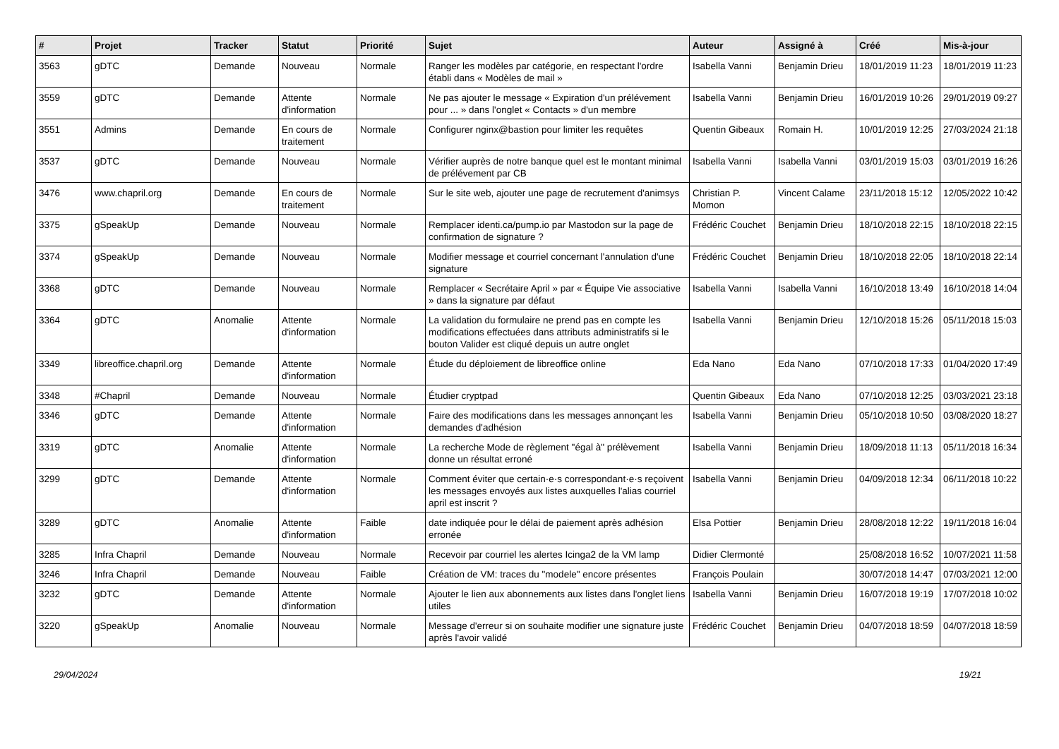| # | Projet | Tracker | Statut | Priorité | Sujet | Auteur | Assigné à | Créé | Mis-à-jour |
| --- | --- | --- | --- | --- | --- | --- | --- | --- | --- |
| 3563 | gDTC | Demande | Nouveau | Normale | Ranger les modèles par catégorie, en respectant l'ordre établi dans « Modèles de mail » | Isabella Vanni | Benjamin Drieu | 18/01/2019 11:23 | 18/01/2019 11:23 |
| 3559 | gDTC | Demande | Attente d'information | Normale | Ne pas ajouter le message « Expiration d'un prélévement pour ... » dans l'onglet « Contacts » d'un membre | Isabella Vanni | Benjamin Drieu | 16/01/2019 10:26 | 29/01/2019 09:27 |
| 3551 | Admins | Demande | En cours de traitement | Normale | Configurer nginx@bastion pour limiter les requêtes | Quentin Gibeaux | Romain H. | 10/01/2019 12:25 | 27/03/2024 21:18 |
| 3537 | gDTC | Demande | Nouveau | Normale | Vérifier auprès de notre banque quel est le montant minimal de prélévement par CB | Isabella Vanni | Isabella Vanni | 03/01/2019 15:03 | 03/01/2019 16:26 |
| 3476 | www.chapril.org | Demande | En cours de traitement | Normale | Sur le site web, ajouter une page de recrutement d'animsys | Christian P. Momon | Vincent Calame | 23/11/2018 15:12 | 12/05/2022 10:42 |
| 3375 | gSpeakUp | Demande | Nouveau | Normale | Remplacer identi.ca/pump.io par Mastodon sur la page de confirmation de signature ? | Frédéric Couchet | Benjamin Drieu | 18/10/2018 22:15 | 18/10/2018 22:15 |
| 3374 | gSpeakUp | Demande | Nouveau | Normale | Modifier message et courriel concernant l'annulation d'une signature | Frédéric Couchet | Benjamin Drieu | 18/10/2018 22:05 | 18/10/2018 22:14 |
| 3368 | gDTC | Demande | Nouveau | Normale | Remplacer « Secrétaire April » par « Équipe Vie associative » dans la signature par défaut | Isabella Vanni | Isabella Vanni | 16/10/2018 13:49 | 16/10/2018 14:04 |
| 3364 | gDTC | Anomalie | Attente d'information | Normale | La validation du formulaire ne prend pas en compte les modifications effectuées dans attributs administratifs si le bouton Valider est cliqué depuis un autre onglet | Isabella Vanni | Benjamin Drieu | 12/10/2018 15:26 | 05/11/2018 15:03 |
| 3349 | libreoffice.chapril.org | Demande | Attente d'information | Normale | Étude du déploiement de libreoffice online | Eda Nano | Eda Nano | 07/10/2018 17:33 | 01/04/2020 17:49 |
| 3348 | #Chapril | Demande | Nouveau | Normale | Étudier cryptpad | Quentin Gibeaux | Eda Nano | 07/10/2018 12:25 | 03/03/2021 23:18 |
| 3346 | gDTC | Demande | Attente d'information | Normale | Faire des modifications dans les messages annonçant les demandes d'adhésion | Isabella Vanni | Benjamin Drieu | 05/10/2018 10:50 | 03/08/2020 18:27 |
| 3319 | gDTC | Anomalie | Attente d'information | Normale | La recherche Mode de règlement "égal à" prélèvement donne un résultat erroné | Isabella Vanni | Benjamin Drieu | 18/09/2018 11:13 | 05/11/2018 16:34 |
| 3299 | gDTC | Demande | Attente d'information | Normale | Comment éviter que certain·e·s correspondant·e·s reçoivent les messages envoyés aux listes auxquelles l'alias courriel april est inscrit ? | Isabella Vanni | Benjamin Drieu | 04/09/2018 12:34 | 06/11/2018 10:22 |
| 3289 | gDTC | Anomalie | Attente d'information | Faible | date indiquée pour le délai de paiement après adhésion erronée | Elsa Pottier | Benjamin Drieu | 28/08/2018 12:22 | 19/11/2018 16:04 |
| 3285 | Infra Chapril | Demande | Nouveau | Normale | Recevoir par courriel les alertes Icinga2 de la VM lamp | Didier Clermonté | | 25/08/2018 16:52 | 10/07/2021 11:58 |
| 3246 | Infra Chapril | Demande | Nouveau | Faible | Création de VM: traces du "modele" encore présentes | François Poulain | | 30/07/2018 14:47 | 07/03/2021 12:00 |
| 3232 | gDTC | Demande | Attente d'information | Normale | Ajouter le lien aux abonnements aux listes dans l'onglet liens utiles | Isabella Vanni | Benjamin Drieu | 16/07/2018 19:19 | 17/07/2018 10:02 |
| 3220 | gSpeakUp | Anomalie | Nouveau | Normale | Message d'erreur si on souhaite modifier une signature juste après l'avoir validé | Frédéric Couchet | Benjamin Drieu | 04/07/2018 18:59 | 04/07/2018 18:59 |
29/04/2024 19/21